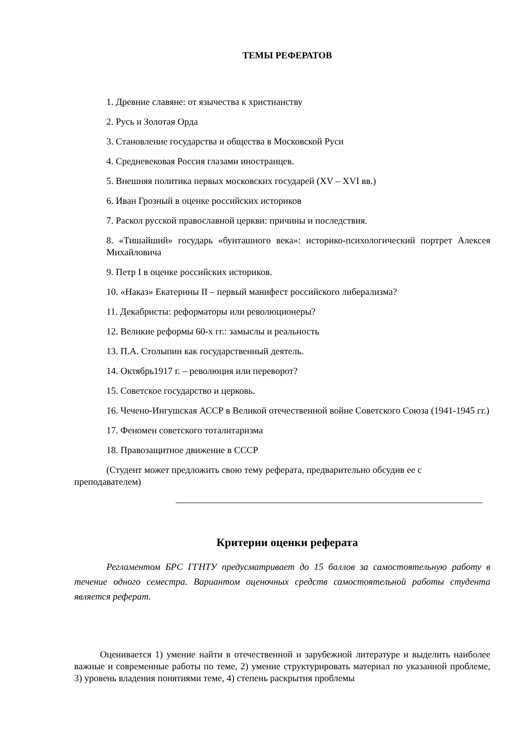ТЕМЫ РЕФЕРАТОВ
1. Древние славяне: от язычества к христианству
2. Русь и Золотая Орда
3. Становление государства и общества в Московской Руси
4. Средневековая Россия глазами иностранцев.
5. Внешняя политика первых московских государей (XV – XVI вв.)
6. Иван Грозный в оценке российских историков
7. Раскол русской православной церкви: причины и последствия.
8. «Тишайший» государь «бунташного века»: историко-психологический портрет Алексея Михайловича
9. Петр I в оценке российских историков.
10. «Наказ» Екатерины II – первый манифест российского либерализма?
11. Декабристы: реформаторы или революционеры?
12. Великие реформы 60-х гг.: замыслы и реальность
13. П.А. Столыпин как государственный деятель.
14. Октябрь1917 г. – революция или переворот?
15. Советское государство и церковь.
16. Чечено-Ингушская АССР в Великой отечественной войне Советского Союза (1941-1945 гг.)
17. Феномен советского тоталитаризма
18. Правозащитное движение в СССР
(Студент может предложить свою тему реферата, предварительно обсудив ее с преподавателем)
Критерии оценки реферата
Регламентом БРС ГГНТУ предусматривает до 15 баллов за самостоятельную работу в течение одного семестра. Вариантом оценочных средств самостоятельной работы студента является реферат.
Оценивается 1) умение найти в отечественной и зарубежной литературе и выделить наиболее важные и современные работы по теме, 2) умение структурировать материал по указанной проблеме, 3) уровень владения понятиями теме, 4) степень раскрытия проблемы